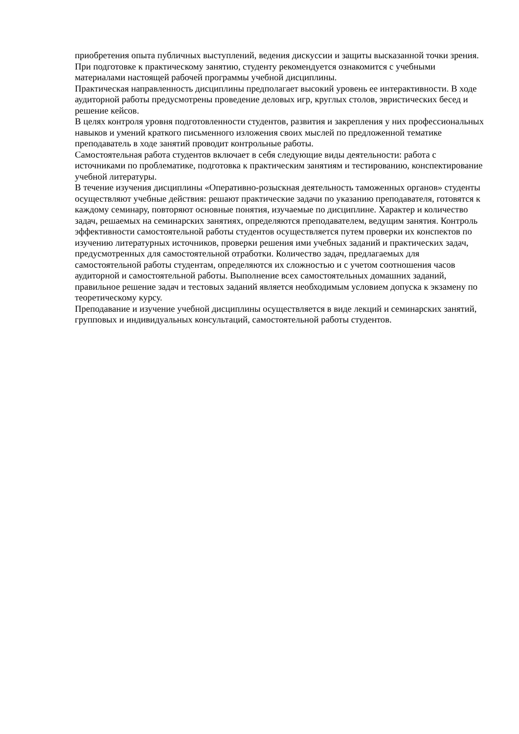приобретения опыта публичных выступлений, ведения дискуссии и защиты высказанной точки зрения. При подготовке к практическому занятию, студенту рекомендуется ознакомится с учебными материалами настоящей рабочей программы учебной дисциплины.
Практическая направленность дисциплины предполагает высокий уровень ее интерактивности. В ходе аудиторной работы предусмотрены проведение деловых игр, круглых столов, эвристических бесед и решение кейсов.
В целях контроля уровня подготовленности студентов, развития и закрепления у них профессиональных навыков и умений краткого письменного изложения своих мыслей по предложенной тематике преподаватель в ходе занятий проводит контрольные работы.
Самостоятельная работа студентов включает в себя следующие виды деятельности: работа с источниками по проблематике, подготовка к практическим занятиям и тестированию, конспектирование учебной литературы.
В течение изучения дисциплины «Оперативно-розыскная деятельность таможенных органов» студенты осуществляют учебные действия: решают практические задачи по указанию преподавателя, готовятся к каждому семинару, повторяют основные понятия, изучаемые по дисциплине. Характер и количество задач, решаемых на семинарских занятиях, определяются преподавателем, ведущим занятия. Контроль эффективности самостоятельной работы студентов осуществляется путем проверки их конспектов по изучению литературных источников, проверки решения ими учебных заданий и практических задач, предусмотренных для самостоятельной отработки. Количество задач, предлагаемых для самостоятельной работы студентам, определяются их сложностью и с учетом соотношения часов аудиторной и самостоятельной работы. Выполнение всех самостоятельных домашних заданий, правильное решение задач и тестовых заданий является необходимым условием допуска к экзамену по теоретическому курсу.
Преподавание и изучение учебной дисциплины осуществляется в виде лекций и семинарских занятий, групповых и индивидуальных консультаций, самостоятельной работы студентов.